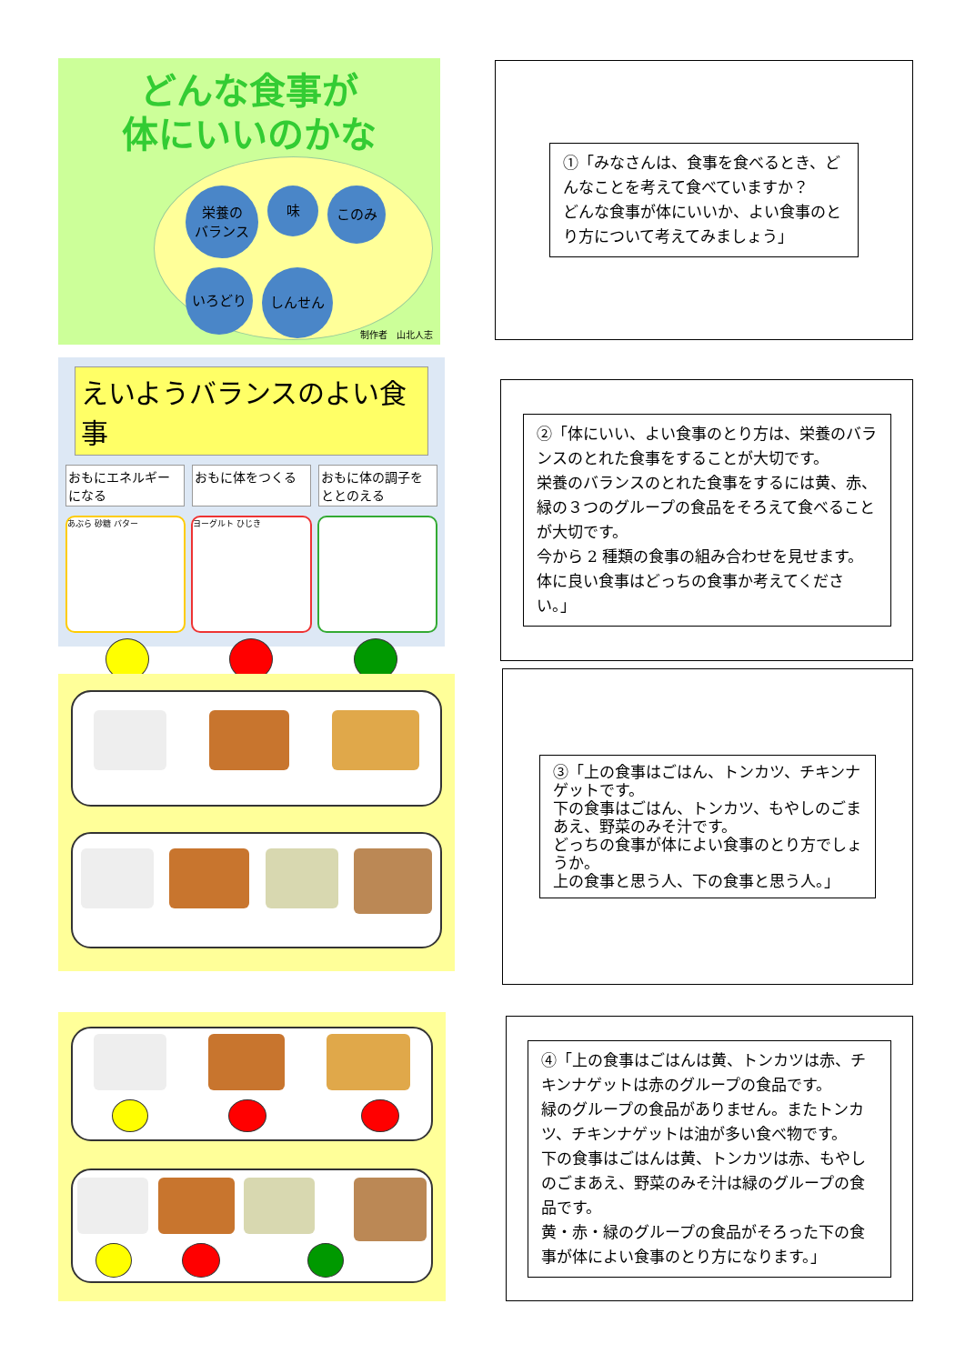どんな食事が
体にいいのかな
栄養の
バランス 味 このみ いろどり しんせん
制作者　山北人志
①「みなさんは、食事を食べるとき、どんなことを考えて食べていますか？
どんな食事が体にいいか、よい食事のとり方について考えてみましょう」
えいようバランスのよい食事
おもにエネルギーになる おもに体をつくる おもに体の調子をととのえる
あぶら 砂糖 バター ヨーグルト ひじき
②「体にいい、よい食事のとり方は、栄養のバランスのとれた食事をすることが大切です。
栄養のバランスのとれた食事をするには黄、赤、緑の３つのグループの食品をそろえて食べることが大切です。
今から 2 種類の食事の組み合わせを見せます。体に良い食事はどっちの食事か考えてください。」
③「上の食事はごはん、トンカツ、チキンナゲットです。
下の食事はごはん、トンカツ、もやしのごまあえ、野菜のみそ汁です。
どっちの食事が体によい食事のとり方でしょうか。
上の食事と思う人、下の食事と思う人。」
④「上の食事はごはんは黄、トンカツは赤、チキンナゲットは赤のグループの食品です。
緑のグループの食品がありません。またトンカツ、チキンナゲットは油が多い食べ物です。
下の食事はごはんは黄、トンカツは赤、もやしのごまあえ、野菜のみそ汁は緑のグループの食品です。
黄・赤・緑のグループの食品がそろった下の食事が体によい食事のとり方になります。」